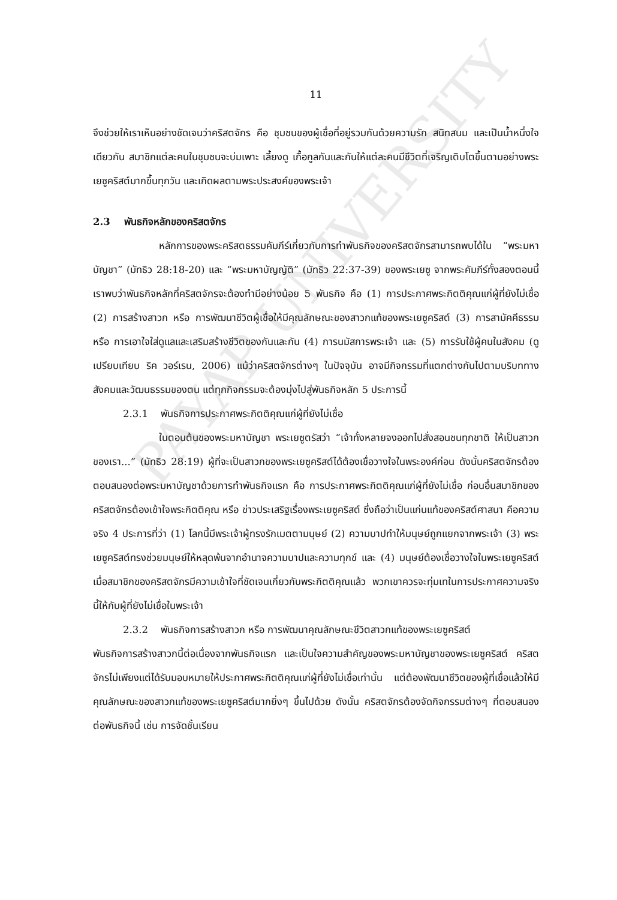PAYAP UNIVERSITY
11
จึงช่วยให้เราเห็นอย่างชัดเจนว่าคริสตจักร คือ ชุมชนของผู้เชื่อที่อยู่รวมกันด้วยความรัก สนิทสนม และเป็นน้ำหนึ่งใจเดียวกัน สมาชิกแต่ละคนในชุมชนจะบ่มเพาะ เลี้ยงดู เกื้อกูลกันและกันให้แต่ละคนมีชีวิตที่เจริญเติบโตขึ้นตามอย่างพระเยซูคริสต์มากขึ้นทุกวัน และเกิดผลตามพระประสงค์ของพระเจ้า
2.3 พันธกิจหลักของคริสตจักร
หลักการของพระคริสตธรรมคัมภีร์เกี่ยวกับการทำพันธกิจของคริสตจักรสามารถพบได้ใน “พระมหาบัญชา” (มัทธิว 28:18-20) และ “พระมหาบัญญัติ” (มัทธิว 22:37-39) ของพระเยซู จากพระคัมภีร์ทั้งสองตอนนี้ เราพบว่าพันธกิจหลักที่คริสตจักรจะต้องทำมีอย่างน้อย 5 พันธกิจ คือ (1) การประกาศพระกิตติคุณแก่ผู้ที่ยังไม่เชื่อ (2) การสร้างสาวก หรือ การพัฒนาชีวิตผู้เชื่อให้มีคุณลักษณะของสาวกแท้ของพระเยซูคริสต์ (3) การสามัคคีธรรม หรือ การเอาใจใส่ดูแลและเสริมสร้างชีวิตของกันและกัน (4) การนมัสการพระเจ้า และ (5) การรับใช้ผู้คนในสังคม (ดูเปรียบเทียบ ริค วอร์เรน, 2006) แม้ว่าคริสตจักรต่างๆ ในปัจจุบัน อาจมีกิจกรรมที่แตกต่างกันไปตามบริบททางสังคมและวัฒนธรรมของตน แต่ทุกกิจกรรมจะต้องมุ่งไปสู่พันธกิจหลัก 5 ประการนี้
2.3.1 พันธกิจการประกาศพระกิตติคุณแก่ผู้ที่ยังไม่เชื่อ
ในตอนต้นของพระมหาบัญชา พระเยซูตรัสว่า “เจ้าทั้งหลายจงออกไปสั่งสอนชนทุกชาติ ให้เป็นสาวกของเรา...” (มัทธิว 28:19) ผู้ที่จะเป็นสาวกของพระเยซูคริสต์ได้ต้องเชื่อวางใจในพระองค์ก่อน ดังนั้นคริสตจักรต้องตอบสนองต่อพระมหาบัญชาด้วยการทำพันธกิจแรก คือ การประกาศพระกิตติคุณแก่ผู้ที่ยังไม่เชื่อ ก่อนอื่นสมาชิกของคริสตจักรต้องเข้าใจพระกิตติคุณ หรือ ข่าวประเสริฐเรื่องพระเยซูคริสต์ ซึ่งถือว่าเป็นแก่นแท้ของคริสต์ศาสนา คือความจริง 4 ประการที่ว่า (1) โลกนี้มีพระเจ้าผู้ทรงรักเมตตามนุษย์ (2) ความบาปทำให้มนุษย์ถูกแยกจากพระเจ้า (3) พระเยซูคริสต์ทรงช่วยมนุษย์ให้หลุดพ้นจากอำนาจความบาปและความทุกข์ และ (4) มนุษย์ต้องเชื่อวางใจในพระเยซูคริสต์ เมื่อสมาชิกของคริสตจักรมีความเข้าใจที่ชัดเจนเกี่ยวกับพระกิตติคุณแล้ว พวกเขาควรจะทุ่มเทในการประกาศความจริงนี้ให้กับผู้ที่ยังไม่เชื่อในพระเจ้า
2.3.2 พันธกิจการสร้างสาวก หรือ การพัฒนาคุณลักษณะชีวิตสาวกแท้ของพระเยซูคริสต์
พันธกิจการสร้างสาวกนี้ต่อเนื่องจากพันธกิจแรก และเป็นใจความสำคัญของพระมหาบัญชาของพระเยซูคริสต์ คริสตจักรไม่เพียงแต่ได้รับมอบหมายให้ประกาศพระกิตติคุณแก่ผู้ที่ยังไม่เชื่อเท่านั้น แต่ต้องพัฒนาชีวิตของผู้ที่เชื่อแล้วให้มีคุณลักษณะของสาวกแท้ของพระเยซูคริสต์มากยิ่งๆ ขึ้นไปด้วย ดังนั้น คริสตจักรต้องจัดกิจกรรมต่างๆ ที่ตอบสนองต่อพันธกิจนี้ เช่น การจัดชั้นเรียน